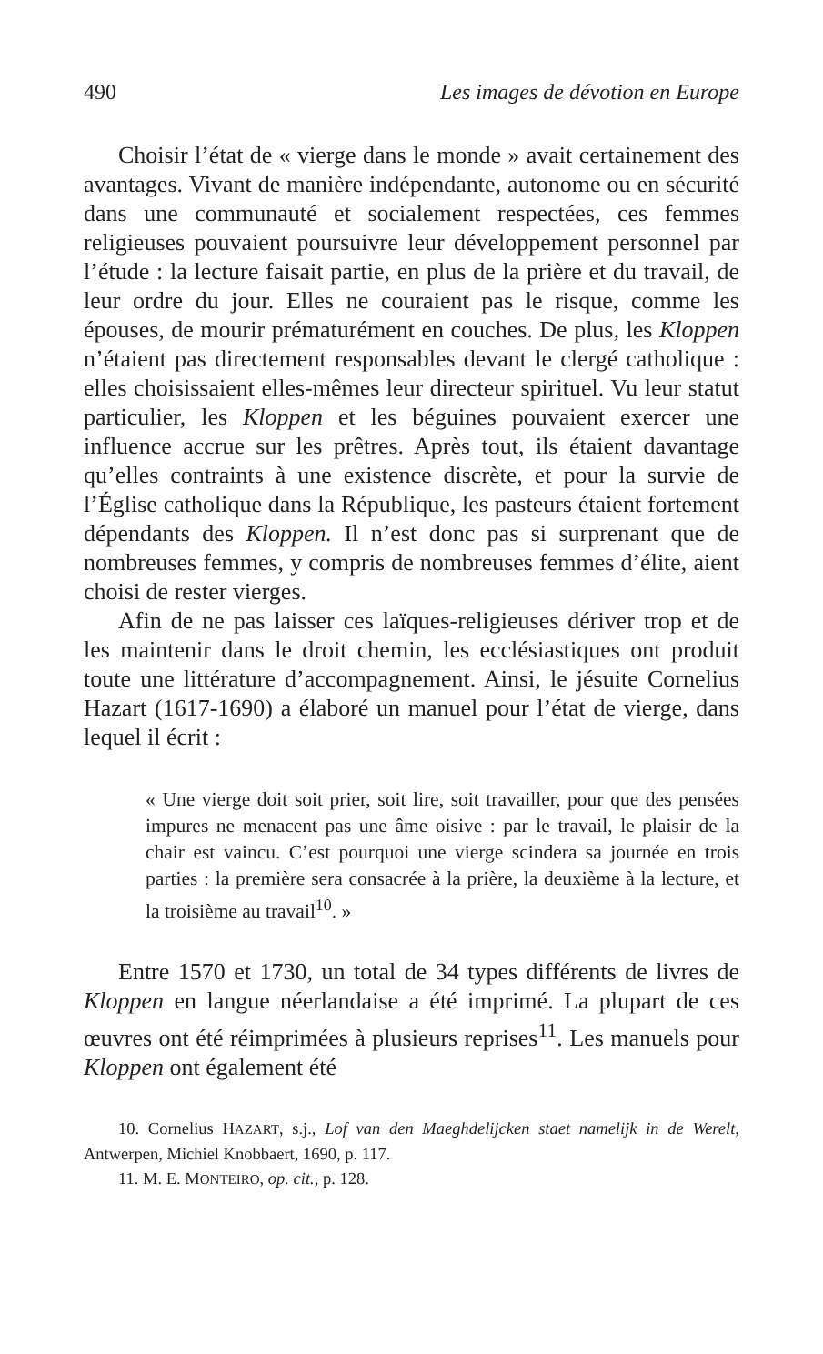490 Les images de dévotion en Europe
Choisir l’état de « vierge dans le monde » avait certainement des avantages. Vivant de manière indépendante, autonome ou en sécurité dans une communauté et socialement respectées, ces femmes religieuses pouvaient poursuivre leur développement personnel par l’étude : la lecture faisait partie, en plus de la prière et du travail, de leur ordre du jour. Elles ne couraient pas le risque, comme les épouses, de mourir prématurément en couches. De plus, les Kloppen n’étaient pas directement responsables devant le clergé catholique : elles choisissaient elles-mêmes leur directeur spirituel. Vu leur statut particulier, les Kloppen et les béguines pouvaient exercer une influence accrue sur les prêtres. Après tout, ils étaient davantage qu’elles contraints à une existence discrète, et pour la survie de l’Église catholique dans la République, les pasteurs étaient fortement dépendants des Kloppen. Il n’est donc pas si surprenant que de nombreuses femmes, y compris de nombreuses femmes d’élite, aient choisi de rester vierges.
Afin de ne pas laisser ces laïques-religieuses dériver trop et de les maintenir dans le droit chemin, les ecclésiastiques ont produit toute une littérature d’accompagnement. Ainsi, le jésuite Cornelius Hazart (1617-1690) a élaboré un manuel pour l’état de vierge, dans lequel il écrit :
« Une vierge doit soit prier, soit lire, soit travailler, pour que des pensées impures ne menacent pas une âme oisive : par le travail, le plaisir de la chair est vaincu. C’est pourquoi une vierge scindera sa journée en trois parties : la première sera consacrée à la prière, la deuxième à la lecture, et la troisième au travail<sup>10</sup>. »
Entre 1570 et 1730, un total de 34 types différents de livres de Kloppen en langue néerlandaise a été imprimé. La plupart de ces œuvres ont été réimprimées à plusieurs reprises<sup>11</sup>. Les manuels pour Kloppen ont également été
10. Cornelius HAZART, s.j., Lof van den Maeghdelijcken staet namelijk in de Werelt, Antwerpen, Michiel Knobbaert, 1690, p. 117.
11. M. E. MONTEIRO, op. cit., p. 128.